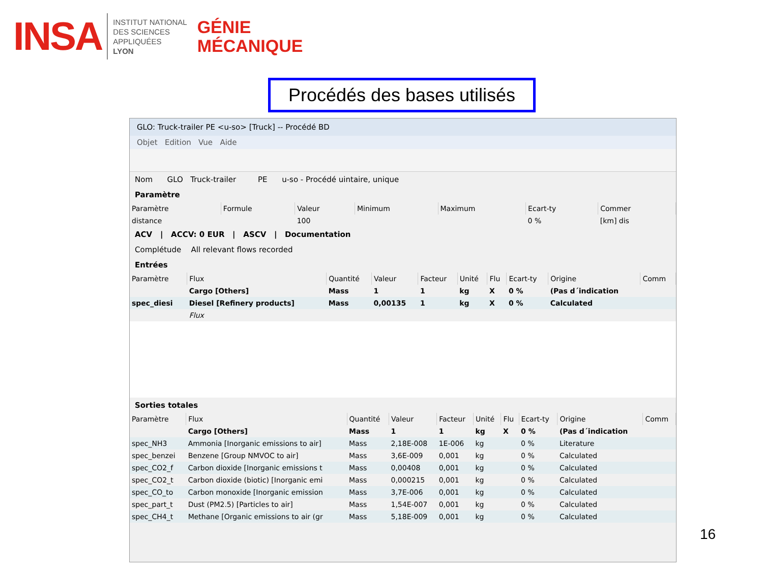INSA
INSTITUT NATIONAL
DES SCIENCES
APPLIQUÉES
LYON
GÉNIE
MÉCANIQUE
Procédés des bases utilisés
GLO: Truck-trailer PE <u-so> [Truck] -- Procédé BD
Objet Edition Vue Aide
Nom GLO Truck-trailer PE u-so - Procédé uintaire, unique
Paramètre
| Paramètre | Formule | Valeur | Minimum | Maximum | Ecart-ty | Commer |
| --- | --- | --- | --- | --- | --- | --- |
| distance | | 100 | | | 0 % | [km] dis |
ACV | ACCV: 0 EUR | ASCV | Documentation
Complétude All relevant flows recorded
Entrées
| Paramètre | Flux | Quantité | Valeur | Facteur | Unité | Flu | Ecart-ty | Origine | Comm |
| --- | --- | --- | --- | --- | --- | --- | --- | --- | --- |
| | Cargo [Others] | Mass | 1 | 1 | kg | X | 0 % | (Pas d´indication | |
| spec_diesi | Diesel [Refinery products] | Mass | 0,00135 | 1 | kg | X | 0 % | Calculated | |
| | Flux | | | | | | | | |
Sorties totales
| Paramètre | Flux | Quantité | Valeur | Facteur | Unité | Flu | Ecart-ty | Origine | Comm |
| --- | --- | --- | --- | --- | --- | --- | --- | --- | --- |
| | Cargo [Others] | Mass | 1 | 1 | kg | X | 0 % | (Pas d´indication | |
| spec_NH3 | Ammonia [Inorganic emissions to air] | Mass | 2,18E-008 | 1E-006 | kg | | 0 % | Literature | |
| spec_benzei | Benzene [Group NMVOC to air] | Mass | 3,6E-009 | 0,001 | kg | | 0 % | Calculated | |
| spec_CO2_f | Carbon dioxide [Inorganic emissions t | Mass | 0,00408 | 0,001 | kg | | 0 % | Calculated | |
| spec_CO2_t | Carbon dioxide (biotic) [Inorganic emi | Mass | 0,000215 | 0,001 | kg | | 0 % | Calculated | |
| spec_CO_to | Carbon monoxide [Inorganic emission | Mass | 3,7E-006 | 0,001 | kg | | 0 % | Calculated | |
| spec_part_t | Dust (PM2.5) [Particles to air] | Mass | 1,54E-007 | 0,001 | kg | | 0 % | Calculated | |
| spec_CH4_t | Methane [Organic emissions to air (gr | Mass | 5,18E-009 | 0,001 | kg | | 0 % | Calculated | |
16